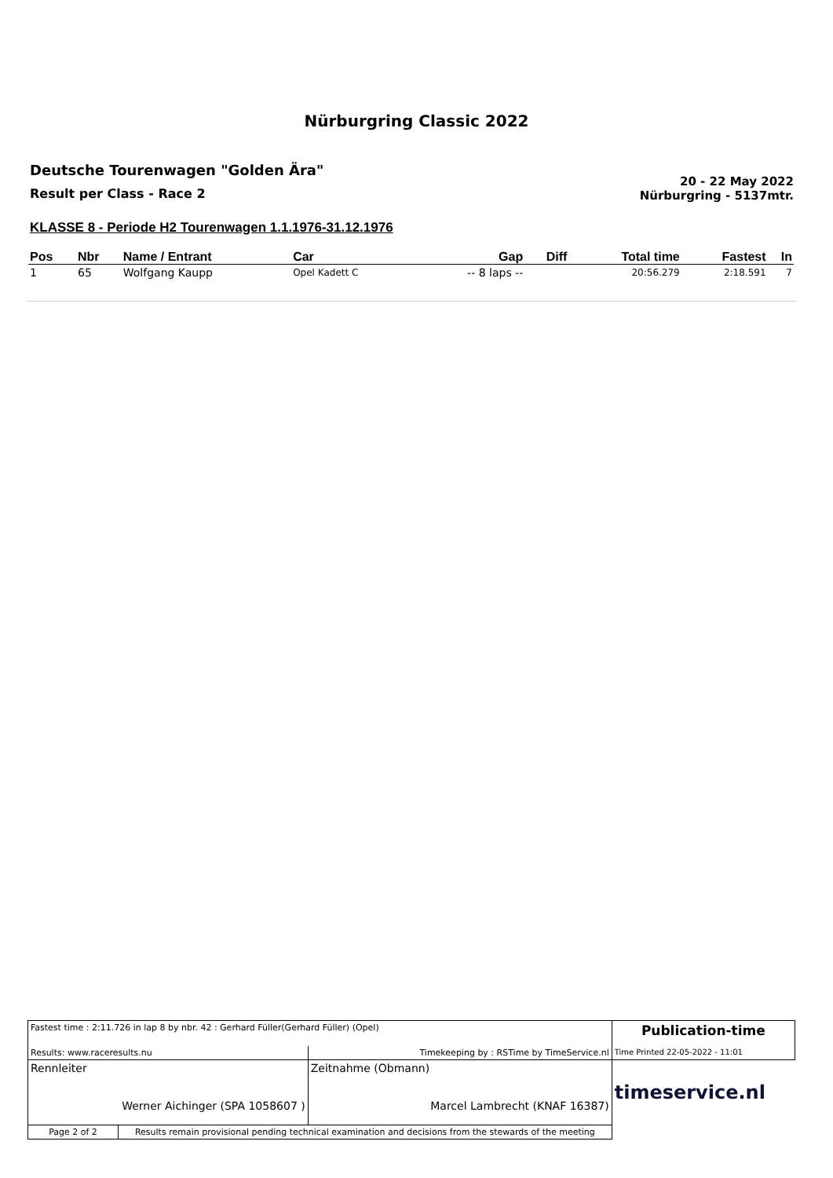Nürburgring Classic 2022
Deutsche Tourenwagen "Golden Ära"
Result per Class - Race 2
20 - 22 May 2022
Nürburgring - 5137mtr.
KLASSE 8 - Periode H2 Tourenwagen 1.1.1976-31.12.1976
| Pos | Nbr | Name / Entrant | Car | Gap | Diff | Total time | Fastest | In |
| --- | --- | --- | --- | --- | --- | --- | --- | --- |
| 1 | 65 | Wolfgang Kaupp | Opel Kadett C | -- 8 laps -- | | 20:56.279 | 2:18.591 | 7 |
| Fastest time : 2:11.726 in lap 8 by nbr. 42 : Gerhard Füller(Gerhard Füller) (Opel) | | | Publication-time |
| Results: www.raceresults.nu | | Timekeeping by : RSTime by TimeService.nl | Time Printed 22-05-2022 - 11:01 |
| Rennleiter Werner Aichinger (SPA 1058607 ) | | Zeitnahme (Obmann) Marcel Lambrecht (KNAF 16387) | timeservice.nl |
| Page 2 of 2 | Results remain provisional pending technical examination and decisions from the stewards of the meeting | | |